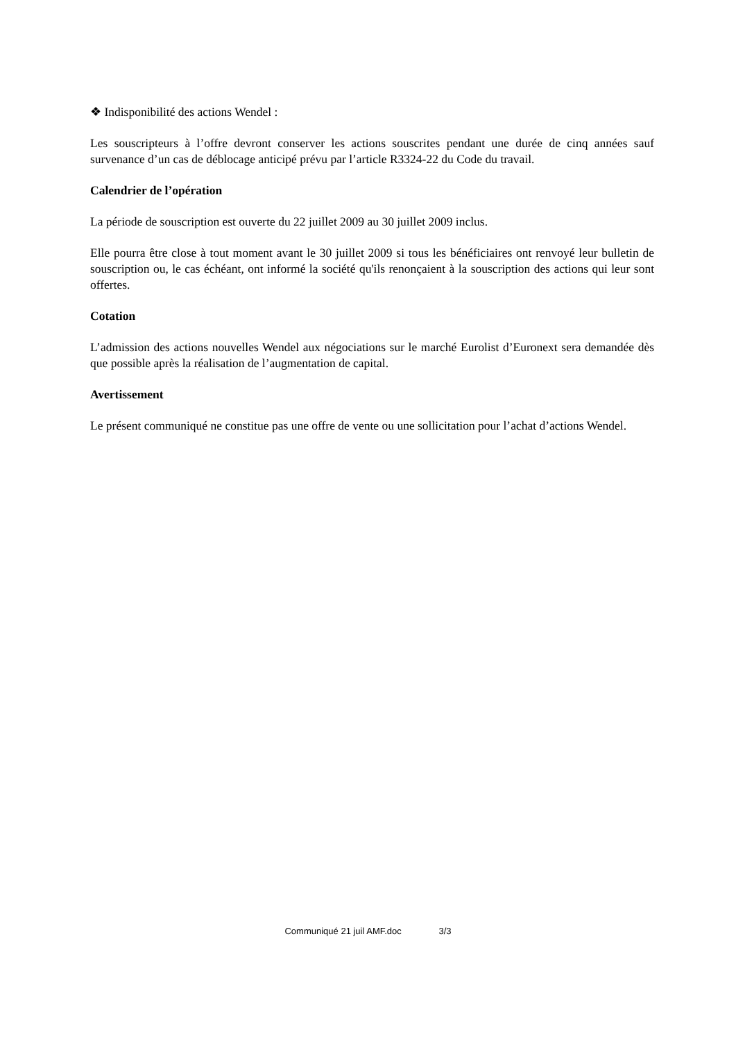❖ Indisponibilité des actions Wendel :
Les souscripteurs à l’offre devront conserver les actions souscrites pendant une durée de cinq années sauf survenance d’un cas de déblocage anticipé prévu par l’article R3324-22 du Code du travail.
Calendrier de l’opération
La période de souscription est ouverte du 22 juillet 2009 au 30 juillet 2009 inclus.
Elle pourra être close à tout moment avant le 30 juillet 2009 si tous les bénéficiaires ont renvoyé leur bulletin de souscription ou, le cas échéant, ont informé la société qu'ils renonçaient à la souscription des actions qui leur sont offertes.
Cotation
L’admission des actions nouvelles Wendel aux négociations sur le marché Eurolist d’Euronext sera demandée dès que possible après la réalisation de l’augmentation de capital.
Avertissement
Le présent communiqué ne constitue pas une offre de vente ou une sollicitation pour l’achat d’actions Wendel.
Communiqué 21 juil AMF.doc 3/3